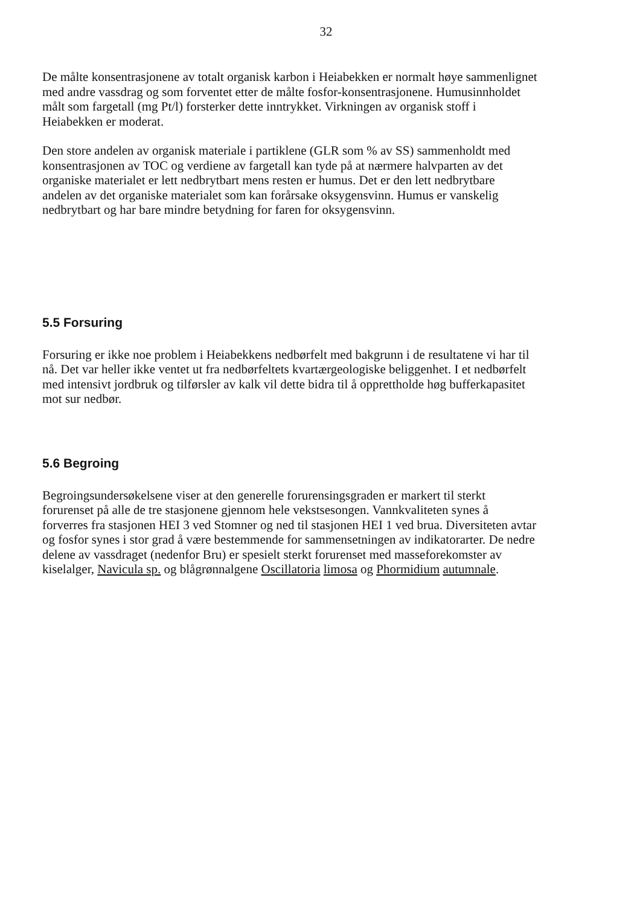32
De målte konsentrasjonene av totalt organisk karbon i Heiabekken er normalt høye sammenlignet med andre vassdrag og som forventet etter de målte fosfor-konsentrasjonene. Humusinnholdet målt som fargetall (mg Pt/l) forsterker dette inntrykket. Virkningen av organisk stoff i Heiabekken er moderat.
Den store andelen av organisk materiale i partiklene (GLR som % av SS) sammenholdt med konsentrasjonen av TOC og verdiene av fargetall kan tyde på at nærmere halvparten av det organiske materialet er lett nedbrytbart mens resten er humus. Det er den lett nedbrytbare andelen av det organiske materialet som kan forårsake oksygensvinn. Humus er vanskelig nedbrytbart og har bare mindre betydning for faren for oksygensvinn.
5.5 Forsuring
Forsuring er ikke noe problem i Heiabekkens nedbørfelt med bakgrunn i de resultatene vi har til nå. Det var heller ikke ventet ut fra nedbørfeltets kvartærgeologiske beliggenhet. I et nedbørfelt med intensivt jordbruk og tilførsler av kalk vil dette bidra til å opprettholde høg bufferkapasitet mot sur nedbør.
5.6 Begroing
Begroingsundersøkelsene viser at den generelle forurensingsgraden er markert til sterkt forurenset på alle de tre stasjonene gjennom hele vekstsesongen. Vannkvaliteten synes å forverres fra stasjonen HEI 3 ved Stomner og ned til stasjonen HEI 1 ved brua. Diversiteten avtar og fosfor synes i stor grad å være bestemmende for sammensetningen av indikatorarter. De nedre delene av vassdraget (nedenfor Bru) er spesielt sterkt forurenset med masseforekomster av kiselalger, Navicula sp. og blågrønnalgene Oscillatoria limosa og Phormidium autumnale.